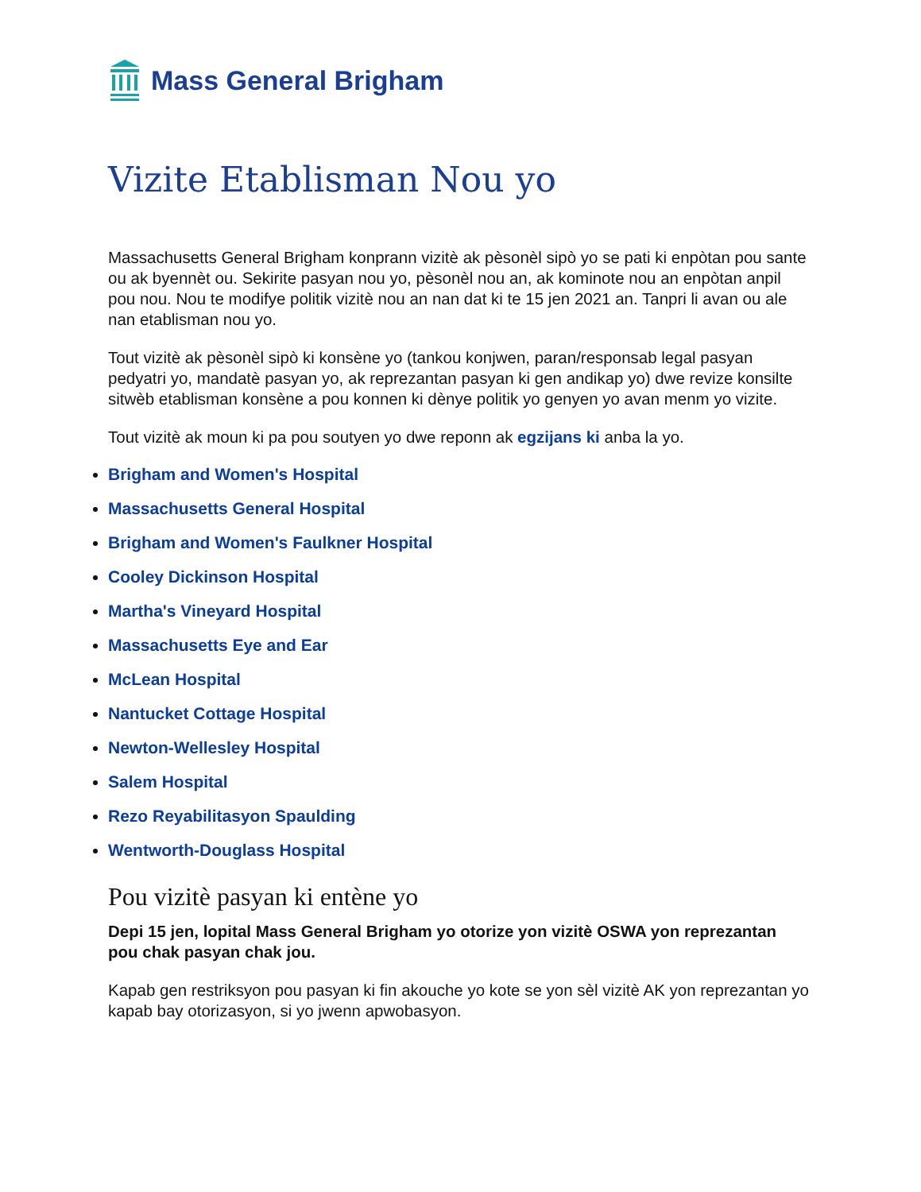Mass General Brigham
Vizite Etablisman Nou yo
Massachusetts General Brigham konprann vizitè ak pèsonèl sipò yo se pati ki enpòtan pou sante ou ak byennèt ou. Sekirite pasyan nou yo, pèsonèl nou an, ak kominote nou an enpòtan anpil pou nou. Nou te modifye politik vizitè nou an nan dat ki te 15 jen 2021 an. Tanpri li avan ou ale nan etablisman nou yo.
Tout vizitè ak pèsonèl sipò ki konsène yo (tankou konjwen, paran/responsab legal pasyan pedyatri yo, mandatè pasyan yo, ak reprezantan pasyan ki gen andikap yo) dwe revize konsilte sitwèb etablisman konsène a pou konnen ki dènye politik yo genyen yo avan menm yo vizite.
Tout vizitè ak moun ki pa pou soutyen yo dwe reponn ak egzijans ki anba la yo.
Brigham and Women's Hospital
Massachusetts General Hospital
Brigham and Women's Faulkner Hospital
Cooley Dickinson Hospital
Martha's Vineyard Hospital
Massachusetts Eye and Ear
McLean Hospital
Nantucket Cottage Hospital
Newton-Wellesley Hospital
Salem Hospital
Rezo Reyabilitasyon Spaulding
Wentworth-Douglass Hospital
Pou vizitè pasyan ki entène yo
Depi 15 jen, lopital Mass General Brigham yo otorize yon vizitè OSWA yon reprezantan pou chak pasyan chak jou.
Kapab gen restriksyon pou pasyan ki fin akouche yo kote se yon sèl vizitè AK yon reprezantan yo kapab bay otorizasyon, si yo jwenn apwobasyon.